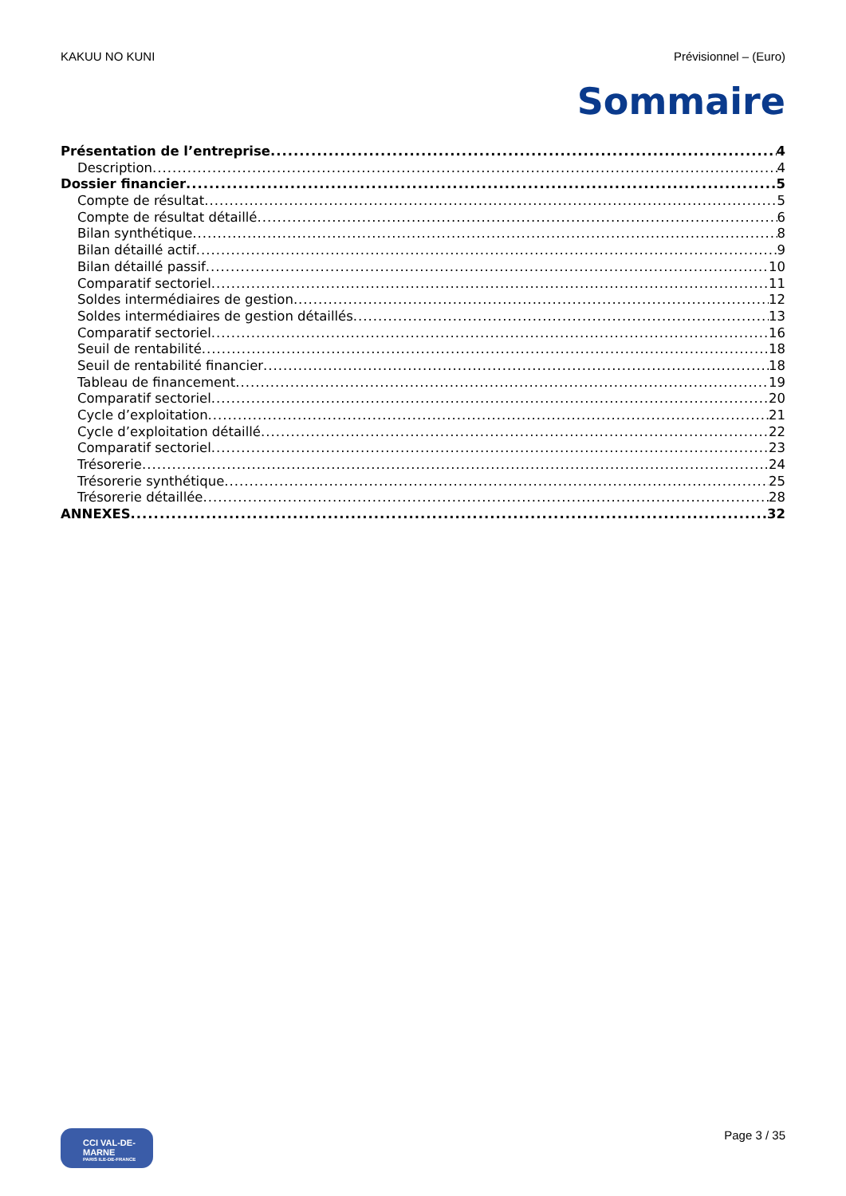KAKUU NO KUNI Prévisionnel – (Euro)
Sommaire
Présentation de l’entreprise 4
Description 4
Dossier financier 5
Compte de résultat 5
Compte de résultat détaillé 6
Bilan synthétique 8
Bilan détaillé actif 9
Bilan détaillé passif 10
Comparatif sectoriel 11
Soldes intermédiaires de gestion 12
Soldes intermédiaires de gestion détaillés 13
Comparatif sectoriel 16
Seuil de rentabilité 18
Seuil de rentabilité financier 18
Tableau de financement 19
Comparatif sectoriel 20
Cycle d’exploitation 21
Cycle d’exploitation détaillé 22
Comparatif sectoriel 23
Trésorerie 24
Trésorerie synthétique 25
Trésorerie détaillée 28
ANNEXES 32
CCI VAL-DE-MARNE
PARIS ILE-DE-FRANCE
Page 3 / 35